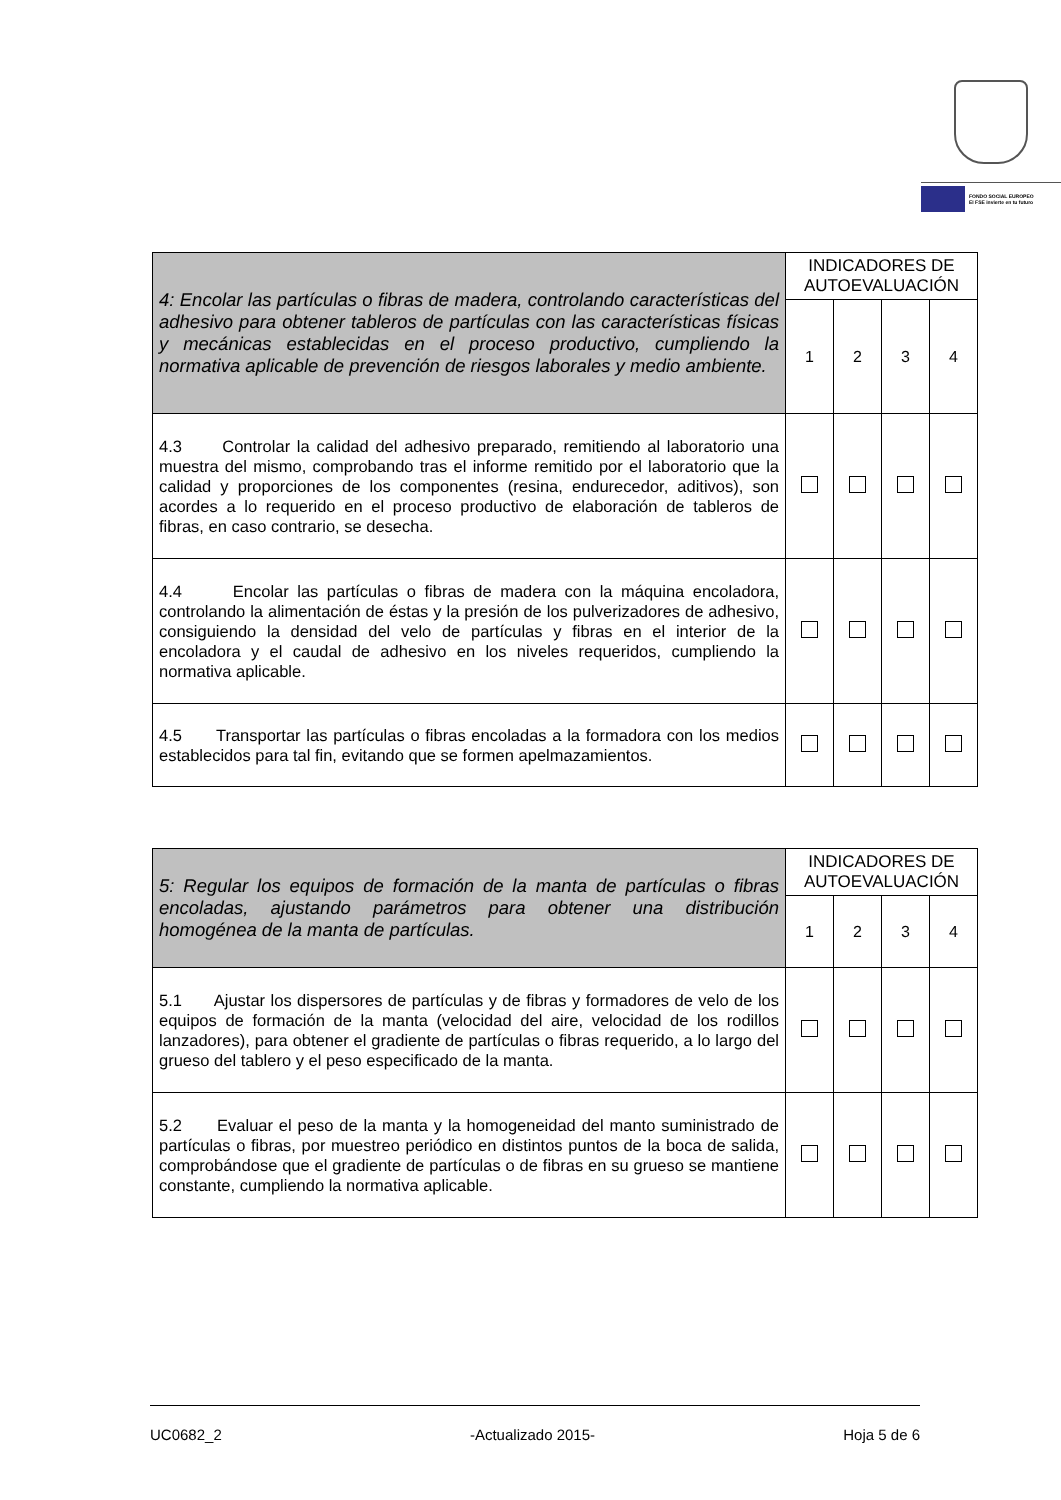FONDO SOCIAL EUROPEO
El FSE invierte en tu futuro
| 4: Encolar las partículas o fibras de madera, controlando características del adhesivo para obtener tableros de partículas con las características físicas y mecánicas establecidas en el proceso productivo, cumpliendo la normativa aplicable de prevención de riesgos laborales y medio ambiente. | INDICADORES DE AUTOEVALUACIÓN | | | |
| --- | --- | --- | --- | --- |
| | 1 | 2 | 3 | 4 |
| 4.3 Controlar la calidad del adhesivo preparado, remitiendo al laboratorio una muestra del mismo, comprobando tras el informe remitido por el laboratorio que la calidad y proporciones de los componentes (resina, endurecedor, aditivos), son acordes a lo requerido en el proceso productivo de elaboración de tableros de fibras, en caso contrario, se desecha. | | | | |
| 4.4 Encolar las partículas o fibras de madera con la máquina encoladora, controlando la alimentación de éstas y la presión de los pulverizadores de adhesivo, consiguiendo la densidad del velo de partículas y fibras en el interior de la encoladora y el caudal de adhesivo en los niveles requeridos, cumpliendo la normativa aplicable. | | | | |
| 4.5 Transportar las partículas o fibras encoladas a la formadora con los medios establecidos para tal fin, evitando que se formen apelmazamientos. | | | | |
| 5: Regular los equipos de formación de la manta de partículas o fibras encoladas, ajustando parámetros para obtener una distribución homogénea de la manta de partículas. | INDICADORES DE AUTOEVALUACIÓN | | | |
| --- | --- | --- | --- | --- |
| | 1 | 2 | 3 | 4 |
| 5.1 Ajustar los dispersores de partículas y de fibras y formadores de velo de los equipos de formación de la manta (velocidad del aire, velocidad de los rodillos lanzadores), para obtener el gradiente de partículas o fibras requerido, a lo largo del grueso del tablero y el peso especificado de la manta. | | | | |
| 5.2 Evaluar el peso de la manta y la homogeneidad del manto suministrado de partículas o fibras, por muestreo periódico en distintos puntos de la boca de salida, comprobándose que el gradiente de partículas o de fibras en su grueso se mantiene constante, cumpliendo la normativa aplicable. | | | | |
UC0682_2 -Actualizado 2015- Hoja 5 de 6